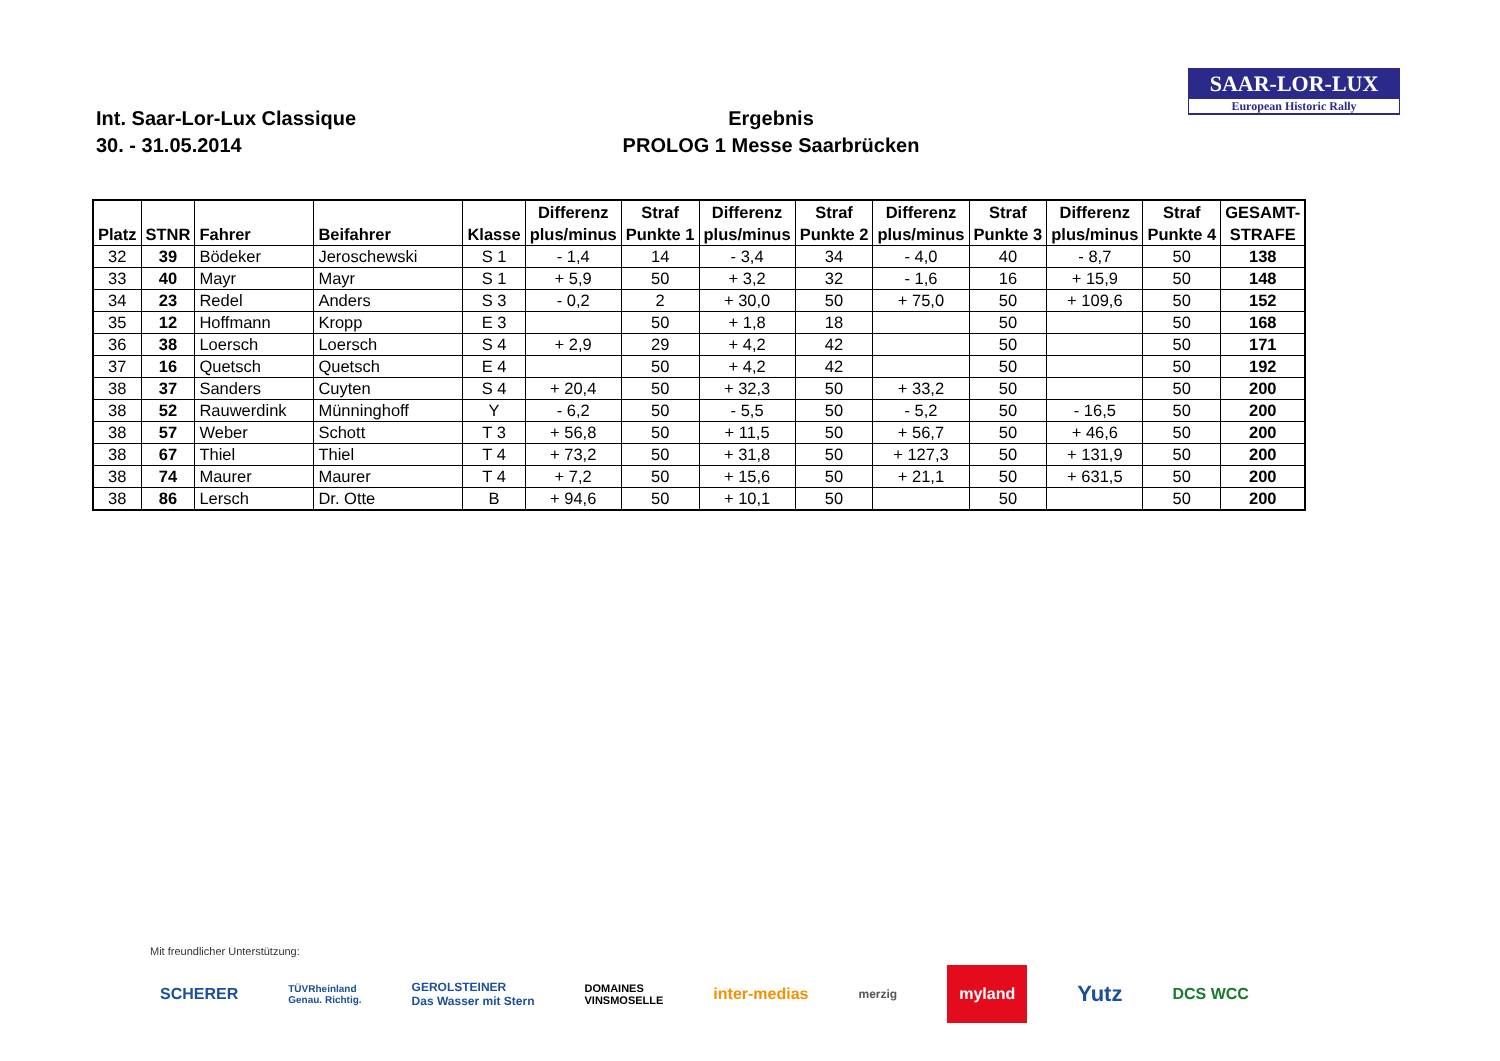SAAR-LOR-LUX
European Historic Rally
Int. Saar-Lor-Lux Classique
30. - 31.05.2014
Ergebnis
PROLOG 1 Messe Saarbrücken
| Platz | STNR | Fahrer | Beifahrer | Klasse | Differenz plus/minus | Straf Punkte 1 | Differenz plus/minus | Straf Punkte 2 | Differenz plus/minus | Straf Punkte 3 | Differenz plus/minus | Straf Punkte 4 | GESAMT- STRAFE |
| --- | --- | --- | --- | --- | --- | --- | --- | --- | --- | --- | --- | --- | --- |
| 32 | 39 | Bödeker | Jeroschewski | S 1 | - 1,4 | 14 | - 3,4 | 34 | - 4,0 | 40 | - 8,7 | 50 | 138 |
| 33 | 40 | Mayr | Mayr | S 1 | + 5,9 | 50 | + 3,2 | 32 | - 1,6 | 16 | + 15,9 | 50 | 148 |
| 34 | 23 | Redel | Anders | S 3 | - 0,2 | 2 | + 30,0 | 50 | + 75,0 | 50 | + 109,6 | 50 | 152 |
| 35 | 12 | Hoffmann | Kropp | E 3 | | 50 | + 1,8 | 18 | | 50 | | 50 | 168 |
| 36 | 38 | Loersch | Loersch | S 4 | + 2,9 | 29 | + 4,2 | 42 | | 50 | | 50 | 171 |
| 37 | 16 | Quetsch | Quetsch | E 4 | | 50 | + 4,2 | 42 | | 50 | | 50 | 192 |
| 38 | 37 | Sanders | Cuyten | S 4 | + 20,4 | 50 | + 32,3 | 50 | + 33,2 | 50 | | 50 | 200 |
| 38 | 52 | Rauwerdink | Münninghoff | Y | - 6,2 | 50 | - 5,5 | 50 | - 5,2 | 50 | - 16,5 | 50 | 200 |
| 38 | 57 | Weber | Schott | T 3 | + 56,8 | 50 | + 11,5 | 50 | + 56,7 | 50 | + 46,6 | 50 | 200 |
| 38 | 67 | Thiel | Thiel | T 4 | + 73,2 | 50 | + 31,8 | 50 | + 127,3 | 50 | + 131,9 | 50 | 200 |
| 38 | 74 | Maurer | Maurer | T 4 | + 7,2 | 50 | + 15,6 | 50 | + 21,1 | 50 | + 631,5 | 50 | 200 |
| 38 | 86 | Lersch | Dr. Otte | B | + 94,6 | 50 | + 10,1 | 50 | | 50 | | 50 | 200 |
Mit freundlicher Unterstützung:
SCHERER TÜVRheinland
Genau. Richtig. GEROLSTEINER
Das Wasser mit Stern DOMAINES
VINSMOSELLE inter-medias merzig myland Yutz DCS WCC